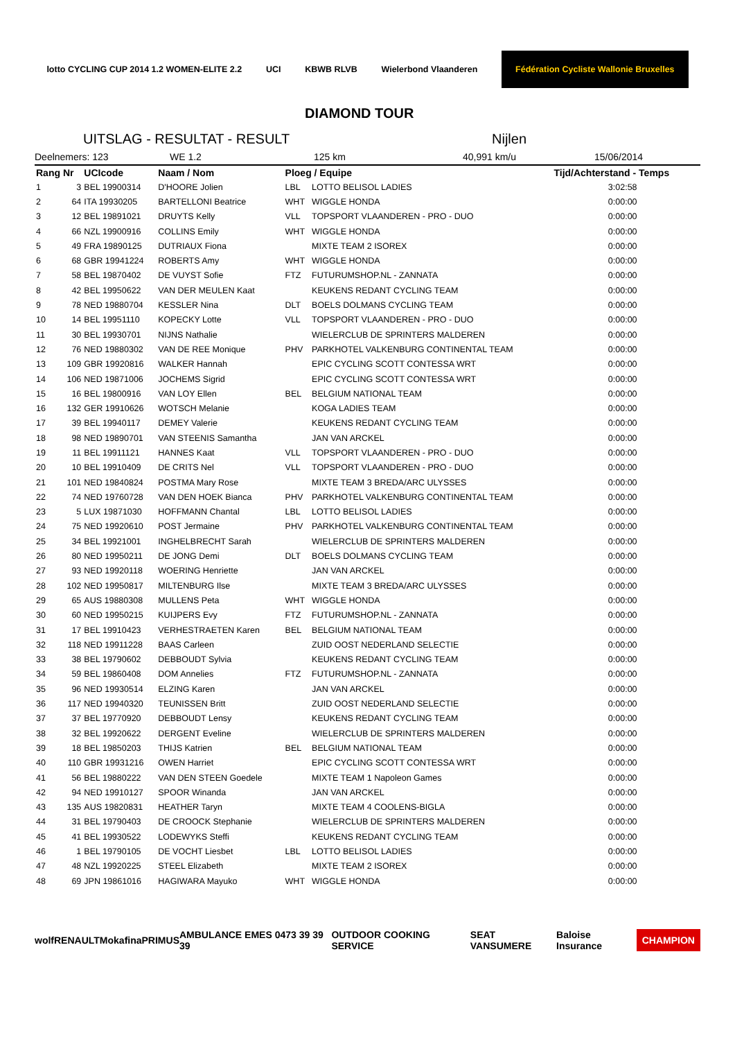lotto CYCLING CUP 2014 1.2 WOMEN-ELITE 2.2 UCI KBWB RLVB Wielerbond Vlaanderen Fédération Cycliste Wallonie Bruxelles
DIAMOND TOUR
UITSLAG - RESULTAT - RESULT Nijlen
Deelnemers: 123 WE 1.2 125 km 40,991 km/u 15/06/2014
| Rang Nr | | UCIcode | Naam / Nom | Ploeg / Equipe | | Tijd/Achterstand - Temps |
| --- | --- | --- | --- | --- | --- | --- |
| 1 | 3 | BEL 19900314 | D'HOORE Jolien | LBL | LOTTO BELISOL LADIES | 3:02:58 |
| 2 | 64 | ITA 19930205 | BARTELLONI Beatrice | WHT | WIGGLE HONDA | 0:00:00 |
| 3 | 12 | BEL 19891021 | DRUYTS Kelly | VLL | TOPSPORT VLAANDEREN - PRO - DUO | 0:00:00 |
| 4 | 66 | NZL 19900916 | COLLINS Emily | WHT | WIGGLE HONDA | 0:00:00 |
| 5 | 49 | FRA 19890125 | DUTRIAUX Fiona | | MIXTE TEAM 2 ISOREX | 0:00:00 |
| 6 | 68 | GBR 19941224 | ROBERTS Amy | WHT | WIGGLE HONDA | 0:00:00 |
| 7 | 58 | BEL 19870402 | DE VUYST Sofie | FTZ | FUTURUMSHOP.NL - ZANNATA | 0:00:00 |
| 8 | 42 | BEL 19950622 | VAN DER MEULEN Kaat | | KEUKENS REDANT CYCLING TEAM | 0:00:00 |
| 9 | 78 | NED 19880704 | KESSLER Nina | DLT | BOELS DOLMANS CYCLING TEAM | 0:00:00 |
| 10 | 14 | BEL 19951110 | KOPECKY Lotte | VLL | TOPSPORT VLAANDEREN - PRO - DUO | 0:00:00 |
| 11 | 30 | BEL 19930701 | NIJNS Nathalie | | WIELERCLUB DE SPRINTERS MALDEREN | 0:00:00 |
| 12 | 76 | NED 19880302 | VAN DE REE Monique | PHV | PARKHOTEL VALKENBURG CONTINENTAL TEAM | 0:00:00 |
| 13 | 109 | GBR 19920816 | WALKER Hannah | | EPIC CYCLING SCOTT CONTESSA WRT | 0:00:00 |
| 14 | 106 | NED 19871006 | JOCHEMS Sigrid | | EPIC CYCLING SCOTT CONTESSA WRT | 0:00:00 |
| 15 | 16 | BEL 19800916 | VAN LOY Ellen | BEL | BELGIUM NATIONAL TEAM | 0:00:00 |
| 16 | 132 | GER 19910626 | WOTSCH Melanie | | KOGA LADIES TEAM | 0:00:00 |
| 17 | 39 | BEL 19940117 | DEMEY Valerie | | KEUKENS REDANT CYCLING TEAM | 0:00:00 |
| 18 | 98 | NED 19890701 | VAN STEENIS Samantha | | JAN VAN ARCKEL | 0:00:00 |
| 19 | 11 | BEL 19911121 | HANNES Kaat | VLL | TOPSPORT VLAANDEREN - PRO - DUO | 0:00:00 |
| 20 | 10 | BEL 19910409 | DE CRITS Nel | VLL | TOPSPORT VLAANDEREN - PRO - DUO | 0:00:00 |
| 21 | 101 | NED 19840824 | POSTMA Mary Rose | | MIXTE TEAM 3 BREDA/ARC ULYSSES | 0:00:00 |
| 22 | 74 | NED 19760728 | VAN DEN HOEK Bianca | PHV | PARKHOTEL VALKENBURG CONTINENTAL TEAM | 0:00:00 |
| 23 | 5 | LUX 19871030 | HOFFMANN Chantal | LBL | LOTTO BELISOL LADIES | 0:00:00 |
| 24 | 75 | NED 19920610 | POST Jermaine | PHV | PARKHOTEL VALKENBURG CONTINENTAL TEAM | 0:00:00 |
| 25 | 34 | BEL 19921001 | INGHELBRECHT Sarah | | WIELERCLUB DE SPRINTERS MALDEREN | 0:00:00 |
| 26 | 80 | NED 19950211 | DE JONG Demi | DLT | BOELS DOLMANS CYCLING TEAM | 0:00:00 |
| 27 | 93 | NED 19920118 | WOERING Henriette | | JAN VAN ARCKEL | 0:00:00 |
| 28 | 102 | NED 19950817 | MILTENBURG Ilse | | MIXTE TEAM 3 BREDA/ARC ULYSSES | 0:00:00 |
| 29 | 65 | AUS 19880308 | MULLENS Peta | WHT | WIGGLE HONDA | 0:00:00 |
| 30 | 60 | NED 19950215 | KUIJPERS Evy | FTZ | FUTURUMSHOP.NL - ZANNATA | 0:00:00 |
| 31 | 17 | BEL 19910423 | VERHESTRAETEN Karen | BEL | BELGIUM NATIONAL TEAM | 0:00:00 |
| 32 | 118 | NED 19911228 | BAAS Carleen | | ZUID OOST NEDERLAND SELECTIE | 0:00:00 |
| 33 | 38 | BEL 19790602 | DEBBOUDT Sylvia | | KEUKENS REDANT CYCLING TEAM | 0:00:00 |
| 34 | 59 | BEL 19860408 | DOM Annelies | FTZ | FUTURUMSHOP.NL - ZANNATA | 0:00:00 |
| 35 | 96 | NED 19930514 | ELZING Karen | | JAN VAN ARCKEL | 0:00:00 |
| 36 | 117 | NED 19940320 | TEUNISSEN Britt | | ZUID OOST NEDERLAND SELECTIE | 0:00:00 |
| 37 | 37 | BEL 19770920 | DEBBOUDT Lensy | | KEUKENS REDANT CYCLING TEAM | 0:00:00 |
| 38 | 32 | BEL 19920622 | DERGENT Eveline | | WIELERCLUB DE SPRINTERS MALDEREN | 0:00:00 |
| 39 | 18 | BEL 19850203 | THIJS Katrien | BEL | BELGIUM NATIONAL TEAM | 0:00:00 |
| 40 | 110 | GBR 19931216 | OWEN Harriet | | EPIC CYCLING SCOTT CONTESSA WRT | 0:00:00 |
| 41 | 56 | BEL 19880222 | VAN DEN STEEN Goedele | | MIXTE TEAM 1 Napoleon Games | 0:00:00 |
| 42 | 94 | NED 19910127 | SPOOR Winanda | | JAN VAN ARCKEL | 0:00:00 |
| 43 | 135 | AUS 19820831 | HEATHER Taryn | | MIXTE TEAM 4 COOLENS-BIGLA | 0:00:00 |
| 44 | 31 | BEL 19790403 | DE CROOCK Stephanie | | WIELERCLUB DE SPRINTERS MALDEREN | 0:00:00 |
| 45 | 41 | BEL 19930522 | LODEWYKS Steffi | | KEUKENS REDANT CYCLING TEAM | 0:00:00 |
| 46 | 1 | BEL 19790105 | DE VOCHT Liesbet | LBL | LOTTO BELISOL LADIES | 0:00:00 |
| 47 | 48 | NZL 19920225 | STEEL Elizabeth | | MIXTE TEAM 2 ISOREX | 0:00:00 |
| 48 | 69 | JPN 19861016 | HAGIWARA Mayuko | WHT | WIGGLE HONDA | 0:00:00 |
wolf RENAULT Mokafina PRIMUS AMBULANCE EMES 0473 39 39 39 OUTDOOR COOKING SERVICE SEAT VANSUMERE Baloise Insurance CHAMPION